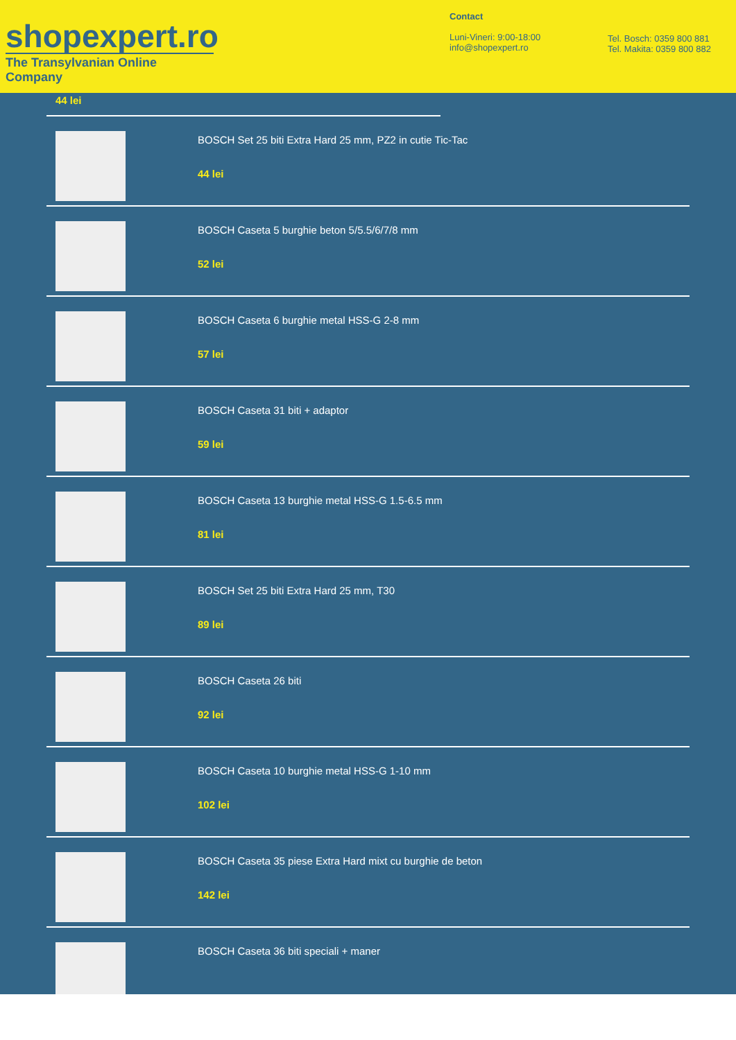shopexpert.ro
The Transylvanian Online Company
Contact
Luni-Vineri: 9:00-18:00
info@shopexpert.ro
Tel. Bosch: 0359 800 881
Tel. Makita: 0359 800 882
44 lei
BOSCH Set 25 biti Extra Hard 25 mm, PZ2 in cutie Tic-Tac
44 lei
BOSCH Caseta 5 burghie beton 5/5.5/6/7/8 mm
52 lei
BOSCH Caseta 6 burghie metal HSS-G 2-8 mm
57 lei
BOSCH Caseta 31 biti + adaptor
59 lei
BOSCH Caseta 13 burghie metal HSS-G 1.5-6.5 mm
81 lei
BOSCH Set 25 biti Extra Hard 25 mm, T30
89 lei
BOSCH Caseta 26 biti
92 lei
BOSCH Caseta 10 burghie metal HSS-G 1-10 mm
102 lei
BOSCH Caseta 35 piese Extra Hard mixt cu burghie de beton
142 lei
BOSCH Caseta 36 biti speciali + maner